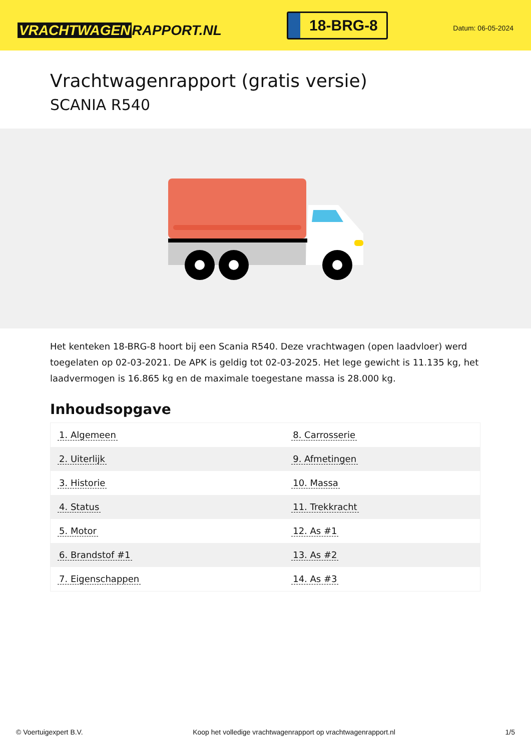VRACHTWAGEN RAPPORT.NL
18-BRG-8
Datum: 06-05-2024
Vrachtwagenrapport (gratis versie)
SCANIA R540
Het kenteken 18-BRG-8 hoort bij een Scania R540. Deze vrachtwagen (open laadvloer) werd toegelaten op 02-03-2021. De APK is geldig tot 02-03-2025. Het lege gewicht is 11.135 kg, het laadvermogen is 16.865 kg en de maximale toegestane massa is 28.000 kg.
Inhoudsopgave
| 1. Algemeen | 8. Carrosserie |
| 2. Uiterlijk | 9. Afmetingen |
| 3. Historie | 10. Massa |
| 4. Status | 11. Trekkracht |
| 5. Motor | 12. As #1 |
| 6. Brandstof #1 | 13. As #2 |
| 7. Eigenschappen | 14. As #3 |
© Voertuigexpert B.V. Koop het volledige vrachtwagenrapport op vrachtwagenrapport.nl 1/5